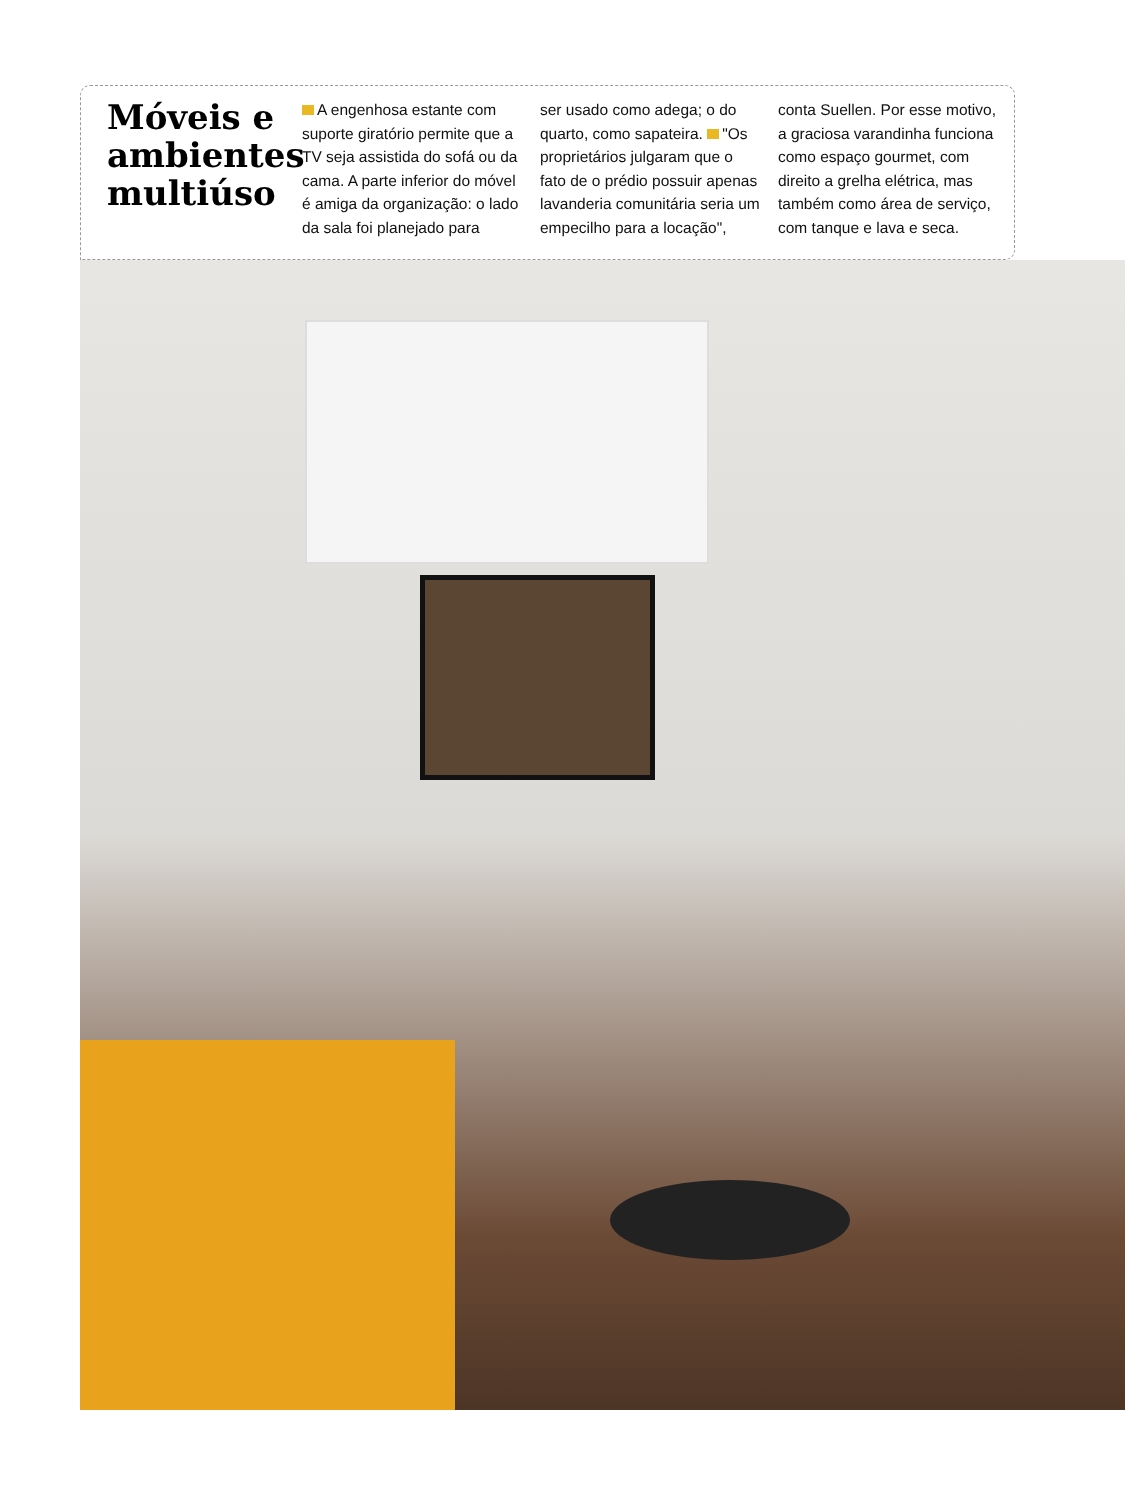Móveis e ambientes multiúso
A engenhosa estante com suporte giratório permite que a TV seja assistida do sofá ou da cama. A parte inferior do móvel é amiga da organização: o lado da sala foi planejado para
ser usado como adega; o do quarto, como sapateira. "Os proprietários julgaram que o fato de o prédio possuir apenas lavanderia comunitária seria um empecilho para a locação",
conta Suellen. Por esse motivo, a graciosa varandinha funciona como espaço gourmet, com direito a grelha elétrica, mas também como área de serviço, com tanque e lava e seca.